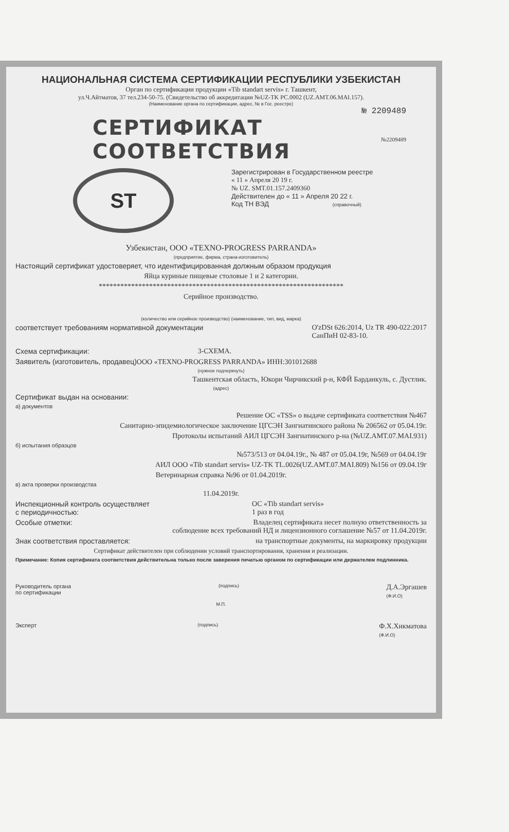НАЦИОНАЛЬНАЯ СИСТЕМА СЕРТИФИКАЦИИ РЕСПУБЛИКИ УЗБЕКИСТАН
Орган по сертификации продукции «Tib standart servis» г. Ташкент,
ул.Ч.Айтматов, 37 тел.234-50-75. (Свидетельство об аккредитации №UZ-TK PC.0002 (UZ.AMT.06.MAI.157).
(Наименование органа по сертификации, адрес, № в Гос. реестре)
№ 2209489
СЕРТИФИКАТ СООТВЕТСТВИЯ №2209489
ST
Зарегистрирован в Государственном реестре
« 11 » Апреля 20 19 г.
№ UZ. SMT.01.157.2409360
Действителен до « 11 » Апреля 20 22 г.
Код ТН ВЭД (справочный)
Узбекистан, ООО «TEXNO-PROGRESS PARRANDA»
(предприятие, фирма, страна-изготовитель)
Настоящий сертификат удостоверяет, что идентифицированная должным образом продукция
Яйца куриные пищевые столовые 1 и 2 категории.
********************************************************************
Серийное производство.
(количество или серийное производство) (наименование, тип, вид, марка)
соответствует требованиям нормативной документации O'zDSt 626:2014, Uz TR 490-022:2017
СанПиН 02-83-10.
Схема сертификации: 3-СХЕМА.
Заявитель (изготовитель, продавец) ООО «TEXNO-PROGRESS PARRANDA» ИНН:301012688
(нужное подчеркнуть)
Ташкентская область, Юкори Чирчикский р-н, КФЙ Барданкуль, с. Дустлик.
(адрес)
Сертификат выдан на основании:
а) документов
Решение ОС «TSS» о выдаче сертификата соответствия №467
Санитарно-эпидемиологическое заключение ЦГСЭН Зангиатинского района № 206562 от 05.04.19г.
Протоколы испытаний АИЛ ЦГСЭН Зангиатинского р-на (№UZ.AMT.07.MAI.931)
б) испытания образцов
№573/513 от 04.04.19г., № 487 от 05.04.19г, №569 от 04.04.19г
АИЛ ООО «Tib standart servis» UZ-TK TL.0026(UZ.AMT.07.MAI.809) №156 от 09.04.19г
Ветеринарная справка №96 от 01.04.2019г.
в) акта проверки производства
11.04.2019г.
Инспекционный контроль осуществляет
с периодичностью: ОС «Tib standart servis»
1 раз в год
Особые отметки: Владелец сертификата несет полную ответственность за
соблюдение всех требований НД и лицензионного соглашение №57 от 11.04.2019г.
Знак соответствия проставляется: на транспортные документы, на маркировку продукции
Сертификат действителен при соблюдении условий транспортирования, хранения и реализации.
Примечание: Копия сертификата соответствия действительна только после заверения печатью органом по сертификации или держателем подлинника.
Руководитель органа
по сертификации (подпись) Д.А.Эргашев
(Ф.И.О)
М.П.
Эксперт (подпись) Ф.Х.Хикматова
(Ф.И.О)